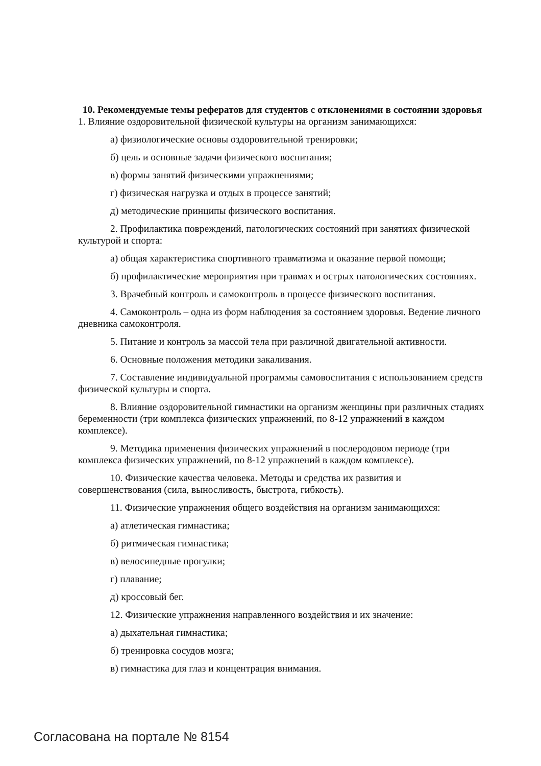10. Рекомендуемые темы рефератов для студентов с отклонениями в состоянии здоровья
1. Влияние оздоровительной физической культуры на организм занимающихся:
а) физиологические основы оздоровительной тренировки;
б) цель и основные задачи физического воспитания;
в) формы занятий физическими упражнениями;
г) физическая нагрузка и отдых в процессе занятий;
д) методические принципы физического воспитания.
2. Профилактика повреждений, патологических состояний при занятиях физической культурой и спорта:
а) общая характеристика спортивного травматизма и оказание первой помощи;
б) профилактические мероприятия при травмах и острых патологических состояниях.
3. Врачебный контроль и самоконтроль в процессе физического воспитания.
4. Самоконтроль – одна из форм наблюдения за состоянием здоровья. Ведение личного дневника самоконтроля.
5. Питание и контроль за массой тела при различной двигательной активности.
6. Основные положения методики закаливания.
7. Составление индивидуальной программы самовоспитания с использованием средств физической культуры и спорта.
8. Влияние оздоровительной гимнастики на организм женщины при различных стадиях беременности (три комплекса физических упражнений, по 8-12 упражнений в каждом комплексе).
9. Методика применения физических упражнений в послеродовом периоде (три комплекса физических упражнений, по 8-12 упражнений в каждом комплексе).
10. Физические качества человека. Методы и средства их развития и совершенствования (сила, выносливость, быстрота, гибкость).
11. Физические упражнения общего воздействия на организм занимающихся:
а) атлетическая гимнастика;
б) ритмическая гимнастика;
в) велосипедные прогулки;
г) плавание;
д) кроссовый бег.
12. Физические упражнения направленного воздействия и их значение:
а) дыхательная гимнастика;
б) тренировка сосудов мозга;
в) гимнастика для глаз и концентрация внимания.
Согласована на портале № 8154